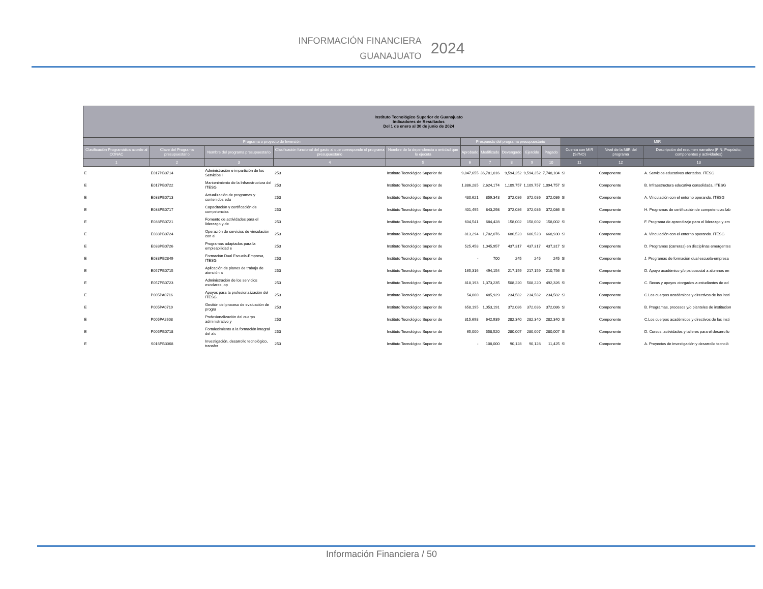INFORMACIÓN FINANCIERA
GUANAJUATO
2024
| Instituto Tecnológico Superior de Guanajuato Indicadores de Resultados Del 1 de enero al 30 de junio de 2024 | | | | | | | | | | | | |
| --- | --- | --- | --- | --- | --- | --- | --- | --- | --- | --- | --- | --- |
| Programa o proyecto de Inversión | | | | | Prespuesto del programa presupuestario | | | | | MIR | | |
| Clasificación Programática acorde al CONAC | Clave del Programa presupuestario | Nombre del programa presupuestario | Clasificación funcional del gasto al que corresponde el programa presupuestario | Nombre de la dependencia o entidad que lo ejecuta | Aprobado | Modificado | Devengado | Ejercido | Pagado | Cuenta con MIR (SI/NO) | Nivel de la MIR del programa | Descripción del resumen narrativo (FIN, Propósito, componentes y actividades) |
| 1 | 2 | 3 | 4 | 5 | 6 | 7 | 8 | 9 | 10 | 11 | 12 | 13 |
| E | E017PB0714 | Administración e impartición de los Servicios I | 253 | Instituto Tecnológico Superior de | 9,847,655 | 36,781,016 | 9,594,252 | 9,594,252 | 7,748,104 | SI | Componente | A. Servicios educativos ofertados. ITESG |
| E | E017PB0722 | Mantenimiento de la Infraestructura del ITESG | 253 | Instituto Tecnológico Superior de | 1,886,285 | 2,624,174 | 1,109,757 | 1,109,757 | 1,094,757 | SI | Componente | B. Infraestructura educativa consolidada. ITESG |
| E | E038PB0713 | Actualización de programas y contenidos edu | 253 | Instituto Tecnológico Superior de | 430,621 | 859,343 | 372,086 | 372,086 | 372,086 | SI | Componente | A. Vinculación con el entorno operando. ITESG |
| E | E038PB0717 | Capacitación y certificación de competencias | 253 | Instituto Tecnológico Superior de | 401,495 | 843,298 | 372,086 | 372,086 | 372,086 | SI | Componente | H. Programas de certificación de competencias lab |
| E | E038PB0721 | Fomento de actividades para el liderazgo y de | 253 | Instituto Tecnológico Superior de | 604,541 | 684,428 | 158,002 | 158,002 | 158,002 | SI | Componente | F. Programa de aprendizaje para el liderazgo y em |
| E | E038PB0724 | Operación de servicios de vinculación con el | 253 | Instituto Tecnológico Superior de | 813,294 | 1,702,076 | 686,523 | 686,523 | 668,930 | SI | Componente | A. Vinculación con el entorno operando. ITESG |
| E | E038PB0726 | Programas adaptados para la empleabilidad e | 253 | Instituto Tecnológico Superior de | 525,458 | 1,045,957 | 437,317 | 437,317 | 437,317 | SI | Componente | D. Programas (carreras) en disciplinas emergentes |
| E | E038PB2849 | Formación Dual Escuela-Empresa, ITESG | 253 | Instituto Tecnológico Superior de | - | 700 | 245 | 245 | 245 | SI | Componente | J. Programas de formación dual escuela-empresa |
| E | E057PB0715 | Aplicación de planes de trabajo de atención a | 253 | Instituto Tecnológico Superior de | 165,316 | 494,154 | 217,159 | 217,159 | 210,756 | SI | Componente | D. Apoyo académico y/o psicosocial a alumnos en |
| E | E057PB0723 | Administración de los servicios escolares, op | 253 | Instituto Tecnológico Superior de | 818,193 | 1,373,235 | 508,220 | 508,220 | 492,326 | SI | Componente | C. Becas y apoyos otorgados a estudiantes de ed |
| E | P005PA0716 | Apoyos para la profesionalización del ITESG. | 253 | Instituto Tecnológico Superior de | 54,000 | 485,929 | 234,582 | 234,582 | 234,582 | SI | Componente | C.Los cuerpos académicos y directivos de las insti |
| E | P005PA0719 | Gestión del proceso de evaluación de progra | 253 | Instituto Tecnológico Superior de | 658,195 | 1,053,191 | 372,086 | 372,086 | 372,086 | SI | Componente | B. Programas, procesos y/o planteles de institucion |
| E | P005PA2608 | Profesionalización del cuerpo administrativo y | 253 | Instituto Tecnológico Superior de | 315,698 | 642,939 | 282,340 | 282,340 | 282,340 | SI | Componente | C.Los cuerpos académicos y directivos de las insti |
| E | P005PB0718 | Fortalecimiento a la formación integral del alu | 253 | Instituto Tecnológico Superior de | 65,000 | 558,520 | 280,007 | 280,007 | 280,007 | SI | Componente | D. Cursos, actividades y talleres para el desarrollo |
| E | S016PB3068 | Investigación, desarrollo tecnológico, transfer | 253 | Instituto Tecnológico Superior de | - | 108,000 | 90,128 | 90,128 | 11,425 | SI | Componente | A. Proyectos de investigación y desarrollo tecnoló |
Información Financiera / 50